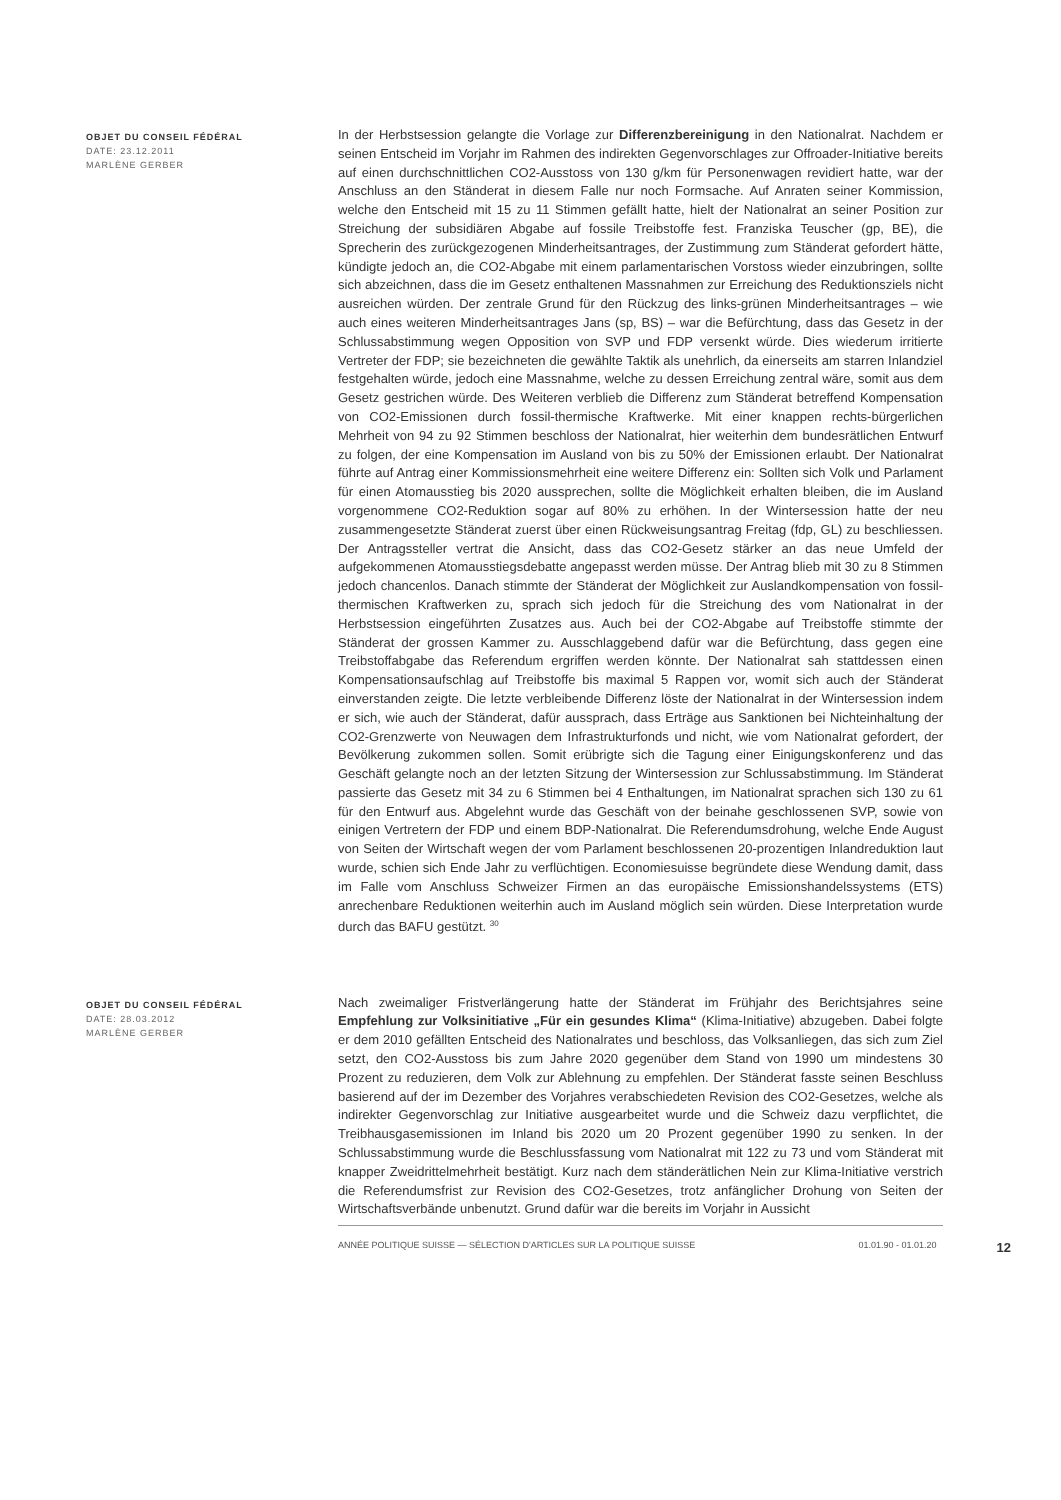OBJET DU CONSEIL FÉDÉRAL
DATE: 23.12.2011
MARLÈNE GERBER
In der Herbstsession gelangte die Vorlage zur Differenzbereinigung in den Nationalrat. Nachdem er seinen Entscheid im Vorjahr im Rahmen des indirekten Gegenvorschlages zur Offroader-Initiative bereits auf einen durchschnittlichen CO2-Ausstoss von 130 g/km für Personenwagen revidiert hatte, war der Anschluss an den Ständerat in diesem Falle nur noch Formsache. Auf Anraten seiner Kommission, welche den Entscheid mit 15 zu 11 Stimmen gefällt hatte, hielt der Nationalrat an seiner Position zur Streichung der subsidiären Abgabe auf fossile Treibstoffe fest. Franziska Teuscher (gp, BE), die Sprecherin des zurückgezogenen Minderheitsantrages, der Zustimmung zum Ständerat gefordert hätte, kündigte jedoch an, die CO2-Abgabe mit einem parlamentarischen Vorstoss wieder einzubringen, sollte sich abzeichnen, dass die im Gesetz enthaltenen Massnahmen zur Erreichung des Reduktionsziels nicht ausreichen würden. Der zentrale Grund für den Rückzug des links-grünen Minderheitsantrages – wie auch eines weiteren Minderheitsantrages Jans (sp, BS) – war die Befürchtung, dass das Gesetz in der Schlussabstimmung wegen Opposition von SVP und FDP versenkt würde. Dies wiederum irritierte Vertreter der FDP; sie bezeichneten die gewählte Taktik als unehrlich, da einerseits am starren Inlandziel festgehalten würde, jedoch eine Massnahme, welche zu dessen Erreichung zentral wäre, somit aus dem Gesetz gestrichen würde. Des Weiteren verblieb die Differenz zum Ständerat betreffend Kompensation von CO2-Emissionen durch fossil-thermische Kraftwerke. Mit einer knappen rechts-bürgerlichen Mehrheit von 94 zu 92 Stimmen beschloss der Nationalrat, hier weiterhin dem bundesrätlichen Entwurf zu folgen, der eine Kompensation im Ausland von bis zu 50% der Emissionen erlaubt. Der Nationalrat führte auf Antrag einer Kommissionsmehrheit eine weitere Differenz ein: Sollten sich Volk und Parlament für einen Atomausstieg bis 2020 aussprechen, sollte die Möglichkeit erhalten bleiben, die im Ausland vorgenommene CO2-Reduktion sogar auf 80% zu erhöhen. In der Wintersession hatte der neu zusammengesetzte Ständerat zuerst über einen Rückweisungsantrag Freitag (fdp, GL) zu beschliessen. Der Antragssteller vertrat die Ansicht, dass das CO2-Gesetz stärker an das neue Umfeld der aufgekommenen Atomausstiegsdebatte angepasst werden müsse. Der Antrag blieb mit 30 zu 8 Stimmen jedoch chancenlos. Danach stimmte der Ständerat der Möglichkeit zur Auslandkompensation von fossil-thermischen Kraftwerken zu, sprach sich jedoch für die Streichung des vom Nationalrat in der Herbstsession eingeführten Zusatzes aus. Auch bei der CO2-Abgabe auf Treibstoffe stimmte der Ständerat der grossen Kammer zu. Ausschlaggebend dafür war die Befürchtung, dass gegen eine Treibstoffabgabe das Referendum ergriffen werden könnte. Der Nationalrat sah stattdessen einen Kompensationsaufschlag auf Treibstoffe bis maximal 5 Rappen vor, womit sich auch der Ständerat einverstanden zeigte. Die letzte verbleibende Differenz löste der Nationalrat in der Wintersession indem er sich, wie auch der Ständerat, dafür aussprach, dass Erträge aus Sanktionen bei Nichteinhaltung der CO2-Grenzwerte von Neuwagen dem Infrastrukturfonds und nicht, wie vom Nationalrat gefordert, der Bevölkerung zukommen sollen. Somit erübrigte sich die Tagung einer Einigungskonferenz und das Geschäft gelangte noch an der letzten Sitzung der Wintersession zur Schlussabstimmung. Im Ständerat passierte das Gesetz mit 34 zu 6 Stimmen bei 4 Enthaltungen, im Nationalrat sprachen sich 130 zu 61 für den Entwurf aus. Abgelehnt wurde das Geschäft von der beinahe geschlossenen SVP, sowie von einigen Vertretern der FDP und einem BDP-Nationalrat. Die Referendumsdrohung, welche Ende August von Seiten der Wirtschaft wegen der vom Parlament beschlossenen 20-prozentigen Inlandreduktion laut wurde, schien sich Ende Jahr zu verflüchtigen. Economiesuisse begründete diese Wendung damit, dass im Falle vom Anschluss Schweizer Firmen an das europäische Emissionshandelssystems (ETS) anrechenbare Reduktionen weiterhin auch im Ausland möglich sein würden. Diese Interpretation wurde durch das BAFU gestützt. <sup>30</sup>
OBJET DU CONSEIL FÉDÉRAL
DATE: 28.03.2012
MARLÈNE GERBER
Nach zweimaliger Fristverlängerung hatte der Ständerat im Frühjahr des Berichtsjahres seine Empfehlung zur Volksinitiative „Für ein gesundes Klima“ (Klima-Initiative) abzugeben. Dabei folgte er dem 2010 gefällten Entscheid des Nationalrates und beschloss, das Volksanliegen, das sich zum Ziel setzt, den CO2-Ausstoss bis zum Jahre 2020 gegenüber dem Stand von 1990 um mindestens 30 Prozent zu reduzieren, dem Volk zur Ablehnung zu empfehlen. Der Ständerat fasste seinen Beschluss basierend auf der im Dezember des Vorjahres verabschiedeten Revision des CO2-Gesetzes, welche als indirekter Gegenvorschlag zur Initiative ausgearbeitet wurde und die Schweiz dazu verpflichtet, die Treibhausgasemissionen im Inland bis 2020 um 20 Prozent gegenüber 1990 zu senken. In der Schlussabstimmung wurde die Beschlussfassung vom Nationalrat mit 122 zu 73 und vom Ständerat mit knapper Zweidrittelmehrheit bestätigt. Kurz nach dem ständerätlichen Nein zur Klima-Initiative verstrich die Referendumsfrist zur Revision des CO2-Gesetzes, trotz anfänglicher Drohung von Seiten der Wirtschaftsverbände unbenutzt. Grund dafür war die bereits im Vorjahr in Aussicht
ANNÉE POLITIQUE SUISSE — SÉLECTION D'ARTICLES SUR LA POLITIQUE SUISSE 01.01.90 - 01.01.20 12